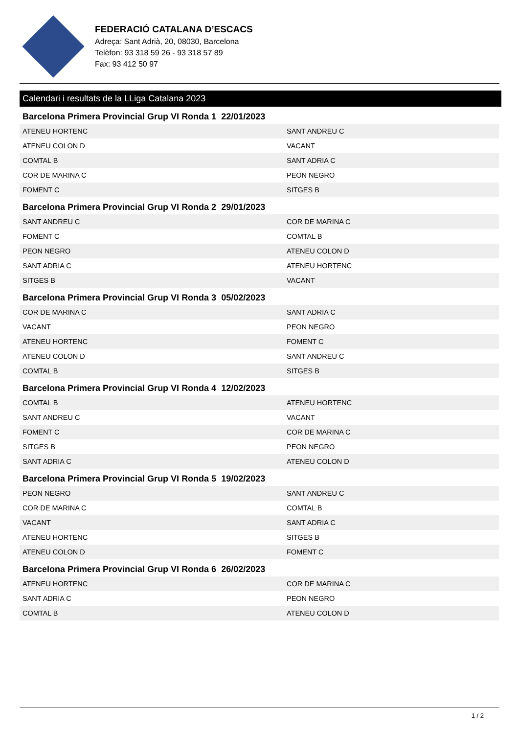FEDERACIÓ CATALANA D’ESCACS
Adreça: Sant Adrià, 20, 08030, Barcelona
Telèfon: 93 318 59 26 - 93 318 57 89
Fax: 93 412 50 97
Calendari i resultats de la LLiga Catalana 2023
Barcelona Primera Provincial Grup VI Ronda 1 22/01/2023
| ATENEU HORTENC | SANT ANDREU C |
| ATENEU COLON D | VACANT |
| COMTAL B | SANT ADRIA C |
| COR DE MARINA C | PEON NEGRO |
| FOMENT C | SITGES B |
Barcelona Primera Provincial Grup VI Ronda 2 29/01/2023
| SANT ANDREU C | COR DE MARINA C |
| FOMENT C | COMTAL B |
| PEON NEGRO | ATENEU COLON D |
| SANT ADRIA C | ATENEU HORTENC |
| SITGES B | VACANT |
Barcelona Primera Provincial Grup VI Ronda 3 05/02/2023
| COR DE MARINA C | SANT ADRIA C |
| VACANT | PEON NEGRO |
| ATENEU HORTENC | FOMENT C |
| ATENEU COLON D | SANT ANDREU C |
| COMTAL B | SITGES B |
Barcelona Primera Provincial Grup VI Ronda 4 12/02/2023
| COMTAL B | ATENEU HORTENC |
| SANT ANDREU C | VACANT |
| FOMENT C | COR DE MARINA C |
| SITGES B | PEON NEGRO |
| SANT ADRIA C | ATENEU COLON D |
Barcelona Primera Provincial Grup VI Ronda 5 19/02/2023
| PEON NEGRO | SANT ANDREU C |
| COR DE MARINA C | COMTAL B |
| VACANT | SANT ADRIA C |
| ATENEU HORTENC | SITGES B |
| ATENEU COLON D | FOMENT C |
Barcelona Primera Provincial Grup VI Ronda 6 26/02/2023
| ATENEU HORTENC | COR DE MARINA C |
| SANT ADRIA C | PEON NEGRO |
| COMTAL B | ATENEU COLON D |
1 / 2